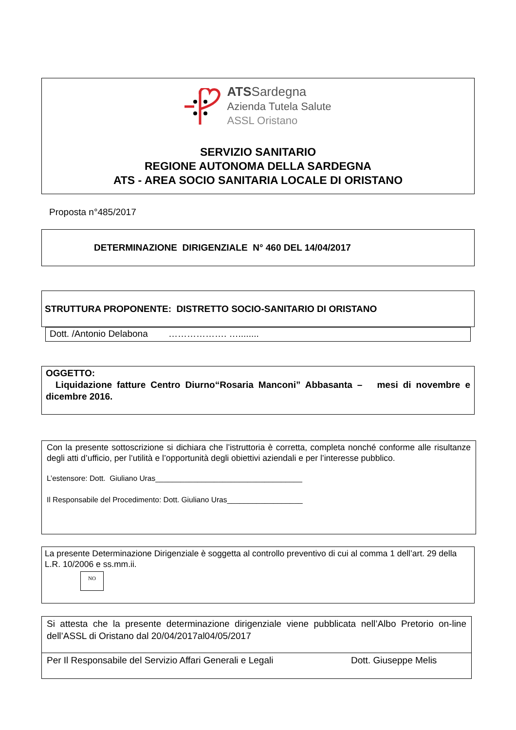ATS Sardegna
Azienda Tutela Salute
ASSL Oristano
SERVIZIO SANITARIO
REGIONE AUTONOMA DELLA SARDEGNA
ATS - AREA SOCIO SANITARIA LOCALE DI ORISTANO
Proposta n°485/2017
DETERMINAZIONE DIRIGENZIALE N° 460 DEL 14/04/2017
STRUTTURA PROPONENTE: DISTRETTO SOCIO-SANITARIO DI ORISTANO
Dott. /Antonio Delabona ………………. …........
OGGETTO:
Liquidazione fatture Centro Diurno“Rosaria Manconi” Abbasanta – mesi di novembre e dicembre 2016.
Con la presente sottoscrizione si dichiara che l’istruttoria è corretta, completa nonché conforme alle risultanze degli atti d’ufficio, per l’utilità e l’opportunità degli obiettivi aziendali e per l’interesse pubblico.
L’estensore: Dott. Giuliano Uras___________________________________
Il Responsabile del Procedimento: Dott. Giuliano Uras__________________
La presente Determinazione Dirigenziale è soggetta al controllo preventivo di cui al comma 1 dell’art. 29 della L.R. 10/2006 e ss.mm.ii.
NO
Si attesta che la presente determinazione dirigenziale viene pubblicata nell’Albo Pretorio on-line dell’ASSL di Oristano dal 20/04/2017al04/05/2017
Per Il Responsabile del Servizio Affari Generali e Legali Dott. Giuseppe Melis